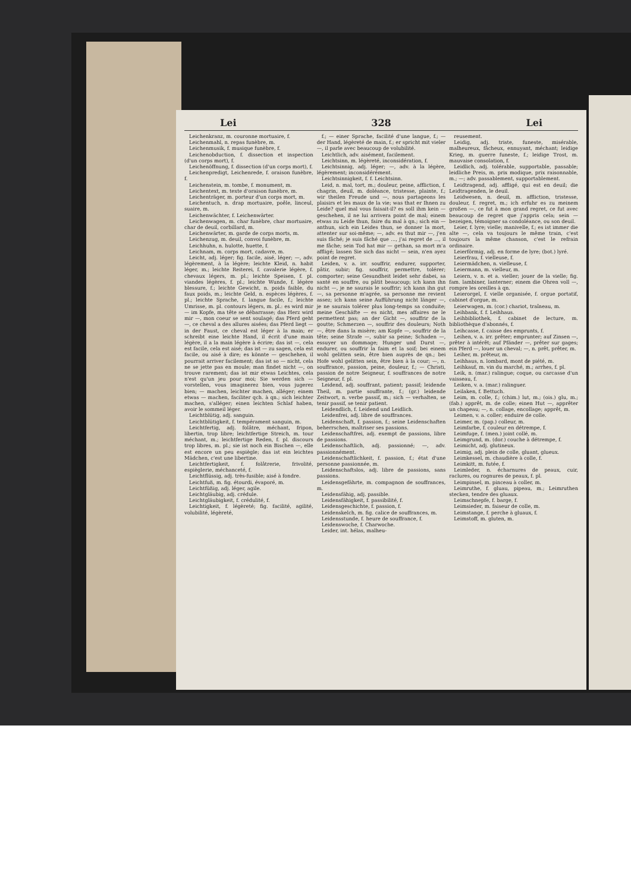Lei 328 Lei
Leichenkranz, m. couronne mortuaire, f.
Leichenmahl, n. repas funèbre, m.
Leichenmusik, f. musique funèbre, f.
Leichenobduction, f. dissection et inspection (d'un corps mort), f.
Leichenöffnung, f. dissection (d'un corps mort), f.
Leichenpredigt, Leichenrede, f. oraison funèbre, f.
Leichenstein, m. tombe, f. monument, m.
Leichentext, m. texte d'oraison funèbre, m.
Leichenträger, m. porteur d'un corps mort, m.
Leichentuch, n. drap mortuaire, poêle, linceul, suaire, m.
Leichenwächter, f. Leichenwärter.
Leichenwagen, m. char funèbre, char mortuaire, char de deuil, corbillard, m.
Leichenwärter, m. garde de corps morts, m.
Leichenzug, m. deuil, convoi funèbre, m.
Leichhuhn, n. hulotte, huette, f.
Leichnam, m. corps mort, cadavre, m.
Leicht, adj. léger; fig. facile, aisé, léger; —, adv. légèrement, à la légère; leichte Kleid, n. habit léger, m.; leichte Reiterei, f. cavalerie légère, f. chevaux légers, m. pl.; leichte Speisen, f. pl. viandes légères, f. pl.; leichte Wunde, f. légère blessure, f.; leichte Gewicht, n. poids faible, du faux poids, m.; leichte Geld, n. espèces légères, f. pl.; leichte Sprache, f. langue facile, f.; leichte Umrisse, m. pl. contours légers, m. pl.: es wird mir — im Kopfe, ma tête se débarrasse; das Herz wird mir —, mon coeur se sent soulagé; das Pferd geht —, ce cheval a des allures aisées; das Pferd liegt — in der Faust, ce cheval est léger à la main; er schreibt eine leichte Hand, il écrit d'une main légère, il a la main légère à écrire; das ist —, cela est facile, cela est aisé; das ist — zu sagen, cela est facile, ou aisé à dire; es könnte — geschehen, il pourrait arriver facilement; das ist so — nicht, cela ne se jette pas en moule; man findet nicht —, on trouve rarement; das ist mir etwas Leichtes, cela n'est qu'un jeu pour moi; Sie werden sich — vorstellen, vous imaginerez bien, vous jugerez bien; — machen, leichter machen, alléger; einem etwas — machen, faciliter qch. à qn.; sich leichter machen, s'alléger; einen leichten Schlaf haben, avoir le sommeil léger.
Leichtblütig, adj. sanguin.
Leichtblütigkeit, f. tempérament sanguin, m.
Leichtfertig, adj. folâtre, méchant, fripon, libertin, trop libre; leichtfertige Streich, m. tour méchant, m.; leichtfertige Reden, f. pl. discours trop libres, m. pl.; sie ist noch ein Bischen —, elle est encore un peu espiègle; das ist ein leichtes Mädchen, c'est une libertine.
Leichtfertigkeit, f. folâtrerie, frivolité, espièglerie, méchanceté, f.
Leichtflüssig, adj. très-fusible; aisé à fondre.
Leichtfuß, m. fig. étourdi, évaporé, m.
Leichtfüßig, adj. léger, agile.
Leichtgläubig, adj. crédule.
Leichtgläubigkeit, f. crédulité, f.
Leichtigkeit, f. légèreté; fig. facilité, agilité, volubilité, légèreté,
f.; — einer Sprache, facilité d'une langue, f.; — der Hand, légèreté de main, f.; er spricht mit vieler —, il parle avec beaucoup de volubilité.
Leichtlich, adv. aisément, facilement.
Leichtsinn, m. légèreté, inconsidération, f.
Leichtsinnig, adj. léger; —, adv. à la légère, légèrement; inconsidérément.
Leichtsinnigkeit, f. f. Leichtsinn.
Leid, n. mal, tort, m.; douleur, peine, affliction, f. chagrin, deuil, m. doléance, tristesse, plainte, f.; wir theilen Freude und —, nous partageons les plaisirs et les maux de la vie; was that er Ihnen zu Leide? quel mal vous faisait-il? es soll ihm kein — geschehen, il ne lui arrivera point de mal; einem etwas zu Leide thun, faire du mal à qn.; sich ein — anthun, sich ein Leides thun, se donner la mort, attenter sur soi-même; —, adv. es thut mir —, j'en suis fâché; je suis fâché que ..., j'ai regret de ..., il me fâche; sein Tod hat mir — gethan, sa mort m'a affligé; lassen Sie sich das nicht — sein, n'en ayez point de regret.
Leiden, v. a. irr. souffrir, endurer, supporter, pâtir, subir; fig. souffrir, permettre, tolérer; comporter; seine Gesundheit leidet sehr dabei, sa santé en souffre, ou pâtit beaucoup; ich kann ihn nicht —, je ne saurais le souffrir; ich kann ihn gut —, sa personne m'agrée, sa personne me revient assez; ich kann seine Aufführung nicht länger —, je ne saurais tolérer plus long-temps sa conduite; meine Geschäfte — es nicht, mes affaires ne le permettent pas; an der Gicht —, souffrir de la goutte; Schmerzen —, souffrir des douleurs; Noth —, être dans la misère; am Kopfe —, souffrir de la tête; seine Strafe —, subir sa peine; Schaden —, essuyer un dommage; Hunger und Durst —, endurer, ou souffrir la faim et la soif; bei einem wohl gelitten sein, être bien auprès de qn.; bei Hofe wohl gelitten sein, être bien à la cour; —, n. souffrance, passion, peine, douleur, f.; — Christi, passion de notre Seigneur, f. souffrances de notre Seigneur, f. pl.
Leidend, adj. souffrant, patient; passif; leidende Theil, m. partie souffrante, f.; (gr.) leidende Zeitwort, n. verbe passif, m.; sich — verhalten, se tenir passif, se tenir patient.
Leidendlich, f. Leidend und Leidlich.
Leidenfrei, adj. libre de souffrances.
Leidenschaft, f. passion, f.; seine Leidenschaften beherrschen, maîtriser ses passions.
Leidenschaftfrei, adj. exempt de passions, libre de passions.
Leidenschaftlich, adj. passionné; —, adv. passionnément.
Leidenschaftlichkeit, f. passion, f.; état d'une personne passionnée, m.
Leidenschaftslos, adj. libre de passions, sans passions.
Leidensgefährte, m. compagnon de souffrances, m.
Leidensfähig, adj. passible.
Leidensfähigkeit, f. passibilité, f.
Leidensgeschichte, f. passion, f.
Leidenskelch, m. fig. calice de souffrances, m.
Leidensstunde, f. heure de souffrance, f.
Leidenswoche, f. Charwoche.
Leider, int. hélas, malheu-
reusement.
Leidig, adj. triste, funeste, misérable, malheureux, fâcheux, ennuyant, méchant; leidige Krieg, m. guerre funeste, f.; leidige Trost, m. mauvaise consolation, f.
Leidlich, adj. tolérable, supportable, passable; leidliche Preis, m. prix modique, prix raisonnable, m.; —; adv. passablement, supportablement.
Leidtragend, adj. affligé, qui est en deuil; die Leidtragenden, le deuil.
Leidwesen, n. deuil, m. affliction, tristesse, douleur, f. regret, m.; ich erfuhr es zu meinem großen —, ce fut à mon grand regret, ce fut avec beaucoup de regret que j'appris cela; sein — bezeigen, témoigner sa condoléance, ou son deuil.
Leier, f. lyre; vielle; manivelle, f.; es ist immer die alte —, cela va toujours le même train, c'est toujours la même chanson, c'est le refrain ordinaire.
Leierförmig, adj. en forme de lyre; (bot.) lyré.
Leierfrau, f. vielleuse, f.
Leiermädchen, n. vielleuse, f.
Leiermann, m. vielleur, m.
Leiern, v. n. et a. vieller; jouer de la vielle; fig. fam. lambiner, lanterner; einem die Ohren voll —, rompre les oreilles à qn.
Leierorgel, f. vielle organisée, f. orgue portatif, cabinet d'orgue, m.
Leierwagen, m. (cor.) chariot, traîneau, m.
Leihbank, f. f. Leihhaus.
Leihbibliothek, f. cabinet de lecture, m. bibliothèque d'abonnés, f.
Leihcasse, f. caisse des emprunts, f.
Leihen, v. a. irr. prêter; emprunter; auf Zinsen —, prêter à intérêt; auf Pfänder —, prêter sur gages; ein Pferd —, louer un cheval; —, n. prêt, prêter, m.
Leiher, m. prêteur, m.
Leihhaus, n. lombard, mont de piété, m.
Leihkauf, m. vin du marché, m.; arrhes, f. pl.
Leik, n. (mar.) ralingue; coque, ou carcasse d'un vaisseau, f.
Leiken, v. a. (mar.) ralinguer.
Leilaken, f. Bettuch.
Leim, m. colle, f.; (chim.) lut, m.; (ois.) glu, m.; (fab.) apprêt, m. de colle; einen Hut —, apprêter un chapeau; —, n. collage, encollage; apprêt, m.
Leimen, v. a. coller; enduire de colle.
Leimer, m. (pap.) colleur, m.
Leimfarbe, f. couleur en détrempe, f.
Leimfuge, f. (men.) joint collé, m.
Leimgrund, m. (dor.) couche à détrempe, f.
Leimicht, adj. glutineux.
Leimig, adj. plein de colle, gluant, glueux.
Leimkessel, m. chaudière à colle, f.
Leimkitt, m. futée, f.
Leimleder, n. écharnures de peaux, cuir, raclures, ou rognures de peaux, f. pl.
Leimpinsel, m. pinceau à coller, m.
Leimruthe, f. gluau, pipeau, m.; Leimruthen stecken, tendre des gluaux.
Leimschnepfe, f. barge, f.
Leimsieder, m. faiseur de colle, m.
Leimstange, f. perche à gluaux, f.
Leimstoff, m. gluten, m.